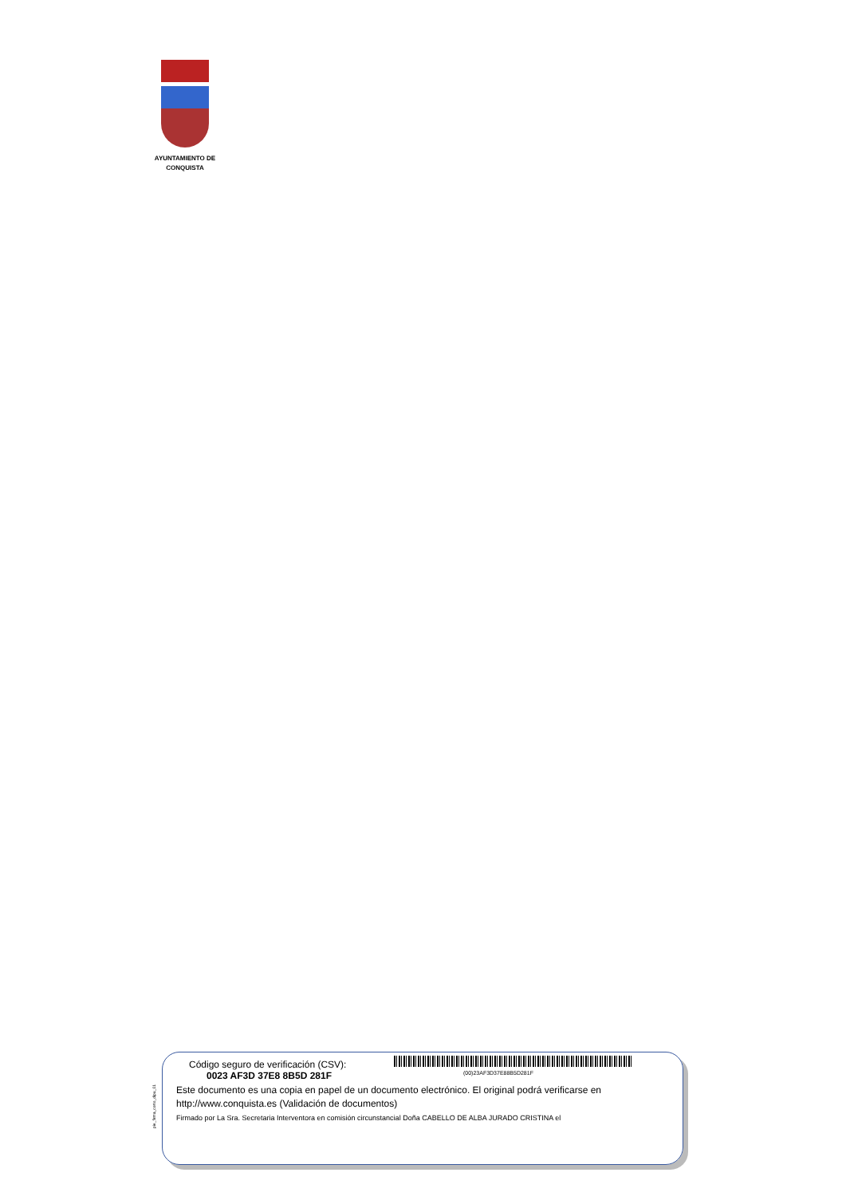AYUNTAMIENTO DE
CONQUISTA
pie_firma_corto_dipu_01
Código seguro de verificación (CSV):
0023 AF3D 37E8 8B5D 281F (00)23AF3D37E88B5D281F
Este documento es una copia en papel de un documento electrónico. El original podrá verificarse en
http://www.conquista.es (Validación de documentos)
Firmado por La Sra. Secretaria Interventora en comisión circunstancial Doña CABELLO DE ALBA JURADO CRISTINA el